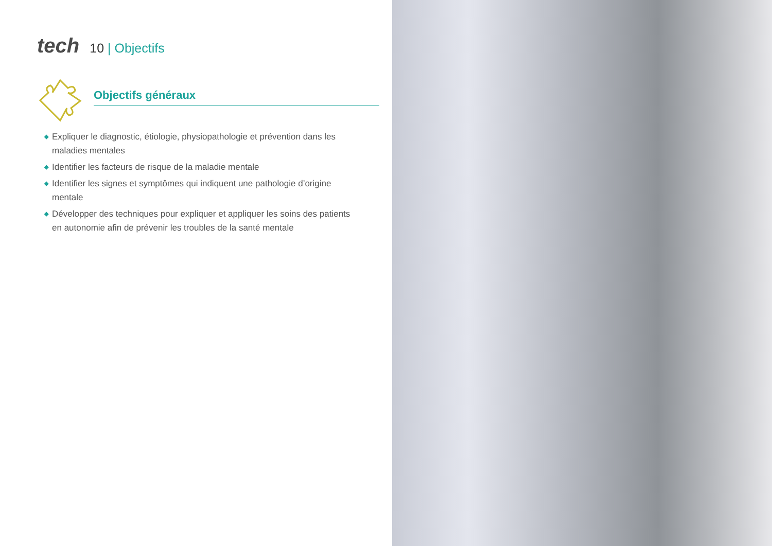tech
10 | Objectifs
Objectifs généraux
◆ Expliquer le diagnostic, étiologie, physiopathologie et prévention dans les maladies mentales
◆ Identifier les facteurs de risque de la maladie mentale
◆ Identifier les signes et symptômes qui indiquent une pathologie d’origine mentale
◆ Développer des techniques pour expliquer et appliquer les soins des patients en autonomie afin de prévenir les troubles de la santé mentale